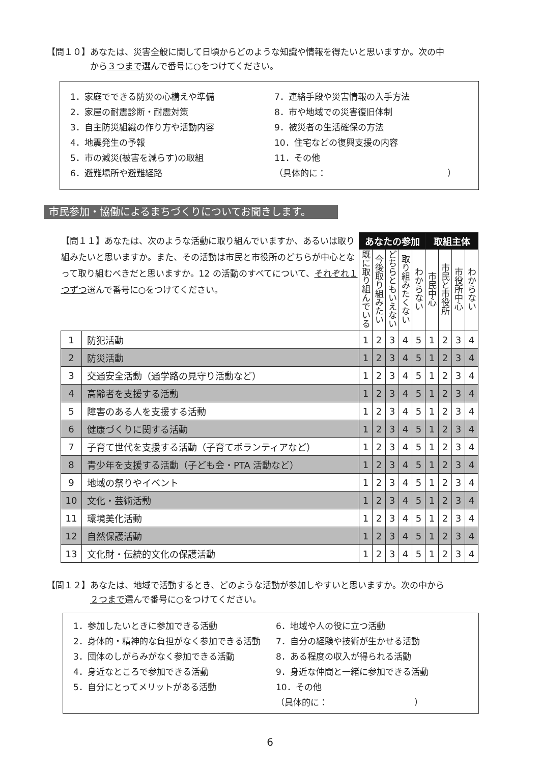【問１０】あなたは、災害全般に関して日頃からどのような知識や情報を得たいと思いますか。次の中
　　　　　から３つまで選んで番号に○をつけてください。
1．家庭でできる防災の心構えや準備
2．家屋の耐震診断・耐震対策
3．自主防災組織の作り方や活動内容
4．地震発生の予報
5．市の減災(被害を減らす)の取組
6．避難場所や避難経路
7．連絡手段や災害情報の入手方法
8．市や地域での災害復旧体制
9．被災者の生活確保の方法
10．住宅などの復興支援の内容
11．その他
（具体的に：　　　　　　　　　　　　　　）
市民参加・協働によるまちづくりについてお聞きします。
| 【問１１】あなたは、次のような活動に取り組んでいますか、あるいは取り組みたいと思いますか。また、その活動は市民と市役所のどちらが中心となって取り組むべきだと思いますか。12 の活動のすべてについて、 それぞれ１つずつ 選んで番号に○をつけてください。 | | あなたの参加 | | | | | 取組主体 | | | |
| | | 既に取り組んでいる | 今後取り組みたい | どちらともいえない | 取り組みたくない | わからない | 市民中心 | 市民と市役所 | 市役所中心 | わからない |
| 1 | 防犯活動 | 1 | 2 | 3 | 4 | 5 | 1 | 2 | 3 | 4 |
| 2 | 防災活動 | 1 | 2 | 3 | 4 | 5 | 1 | 2 | 3 | 4 |
| 3 | 交通安全活動（通学路の見守り活動など） | 1 | 2 | 3 | 4 | 5 | 1 | 2 | 3 | 4 |
| 4 | 高齢者を支援する活動 | 1 | 2 | 3 | 4 | 5 | 1 | 2 | 3 | 4 |
| 5 | 障害のある人を支援する活動 | 1 | 2 | 3 | 4 | 5 | 1 | 2 | 3 | 4 |
| 6 | 健康づくりに関する活動 | 1 | 2 | 3 | 4 | 5 | 1 | 2 | 3 | 4 |
| 7 | 子育て世代を支援する活動（子育てボランティアなど） | 1 | 2 | 3 | 4 | 5 | 1 | 2 | 3 | 4 |
| 8 | 青少年を支援する活動（子ども会・PTA 活動など） | 1 | 2 | 3 | 4 | 5 | 1 | 2 | 3 | 4 |
| 9 | 地域の祭りやイベント | 1 | 2 | 3 | 4 | 5 | 1 | 2 | 3 | 4 |
| 10 | 文化・芸術活動 | 1 | 2 | 3 | 4 | 5 | 1 | 2 | 3 | 4 |
| 11 | 環境美化活動 | 1 | 2 | 3 | 4 | 5 | 1 | 2 | 3 | 4 |
| 12 | 自然保護活動 | 1 | 2 | 3 | 4 | 5 | 1 | 2 | 3 | 4 |
| 13 | 文化財・伝統的文化の保護活動 | 1 | 2 | 3 | 4 | 5 | 1 | 2 | 3 | 4 |
【問１２】あなたは、地域で活動するとき、どのような活動が参加しやすいと思いますか。次の中から
　　　　　２つまで選んで番号に○をつけてください。
1．参加したいときに参加できる活動
2．身体的・精神的な負担がなく参加できる活動
3．団体のしがらみがなく参加できる活動
4．身近なところで参加できる活動
5．自分にとってメリットがある活動
6．地域や人の役に立つ活動
7．自分の経験や技術が生かせる活動
8．ある程度の収入が得られる活動
9．身近な仲間と一緒に参加できる活動
10．その他
（具体的に：　　　　　　　　　　）
6